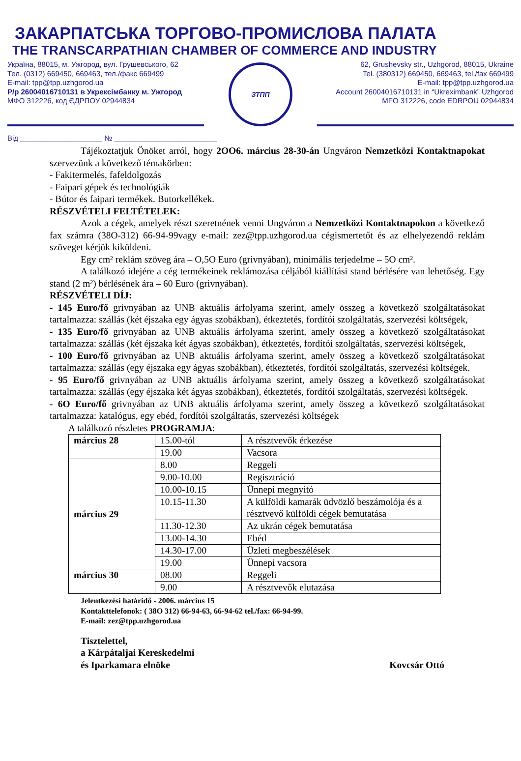ЗАКАРПАТСЬКА ТОРГОВО-ПРОМИСЛОВА ПАЛАТА
THE TRANSCARPATHIAN CHAMBER OF COMMERCE AND INDUSTRY
Україна, 88015, м. Ужгород, вул. Грушевського, 62
Тел. (0312) 669450, 669463, тел./факс 669499
E-mail: tpp@tpp.uzhgorod.ua
Р/р 26004016710131 в Укрексімбанку м. Ужгород
МФО 312226, код ЄДРПОУ 02944834
ЗТПП
62, Grushevsky str., Uzhgorod, 88015, Ukraine
Tel. (380312) 669450, 669463, tel./fax 669499
E-mail: tpp@tpp.uzhgorod.ua
Account 26004016710131 in “Ukreximbank” Uzhgorod
MFO 312226, code EDRPOU 02944834
Від ____________________ № _________________________
Tájékoztatjuk Önöket arról, hogy 2OO6. március 28-30-án Ungváron Nemzetközi Kontaktnapokat szervezünk a következő témakörben:
- Fakitermelés, fafeldolgozás
- Faipari gépek és technológiák
- Bútor és faipari termékek. Butorkellékek.
RÉSZVÉTELI FELTÉTELEK:
Azok a cégek, amelyek részt szeretnének venni Ungváron a Nemzetközi Kontaktnapokon a következő fax számra (38O-312) 66-94-99vagy e-mail: zez@tpp.uzhgorod.ua cégismertetőt és az elhelyezendő reklám szöveget kérjük kiküldeni.
Egy cm² reklám szöveg ára – O,5O Euro (grivnyában), minimális terjedelme – 5O cm².
A találkozó idejére a cég termékeinek reklámozása céljából kiállítási stand bérlésére van lehetőség. Egy stand (2 m²) bérlésének ára – 60 Euro (grivnyában).
RÉSZVÉTELI DÍJ:
- 145 Euro/fő grivnyában az UNB aktuális árfolyama szerint, amely összeg a következő szolgáltatásokat tartalmazza: szállás (két éjszaka egy ágyas szobákban), étkeztetés, fordítói szolgáltatás, szervezési költségek,
- 135 Euro/fő grivnyában az UNB aktuális árfolyama szerint, amely összeg a következő szolgáltatásokat tartalmazza: szállás (két éjszaka két ágyas szobákban), étkeztetés, fordítói szolgáltatás, szervezési költségek,
- 100 Euro/fő grivnyában az UNB aktuális árfolyama szerint, amely összeg a következő szolgáltatásokat tartalmazza: szállás (egy éjszaka egy ágyas szobákban), étkeztetés, fordítói szolgáltatás, szervezési költségek.
- 95 Euro/fő grivnyában az UNB aktuális árfolyama szerint, amely összeg a következő szolgáltatásokat tartalmazza: szállás (egy éjszaka két ágyas szobákban), étkeztetés, fordítói szolgáltatás, szervezési költségek.
- 6O Euro/fő grivnyában az UNB aktuális árfolyama szerint, amely összeg a következő szolgáltatásokat tartalmazza: katalógus, egy ebéd, fordítói szolgáltatás, szervezési költségek
A találkozó részletes PROGRAMJA:
| március 28 | 15.00-tól | A résztvevők érkezése |
| | 19.00 | Vacsora |
| március 29 | 8.00 | Reggeli |
| | 9.00-10.00 | Regisztráció |
| | 10.00-10.15 | Ünnepi megnyitó |
| | 10.15-11.30 | A külföldi kamarák üdvözlő beszámolója és a résztvevő külföldi cégek bemutatása |
| | 11.30-12.30 | Az ukrán cégek bemutatása |
| | 13.00-14.30 | Ebéd |
| | 14.30-17.00 | Üzleti megbeszélések |
| | 19.00 | Ünnepi vacsora |
| március 30 | 08.00 | Reggeli |
| | 9.00 | A résztvevők elutazása |
Jelentkezési határidő - 2006. március 15
Kontakttelefonok: ( 38O 312) 66-94-63, 66-94-62 tel./fax: 66-94-99.
E-mail: zez@tpp.uzhgorod.ua
Tisztelettel,
a Kárpátaljai Kereskedelmi
és Iparkamara elnöke
Kovcsár Ottó